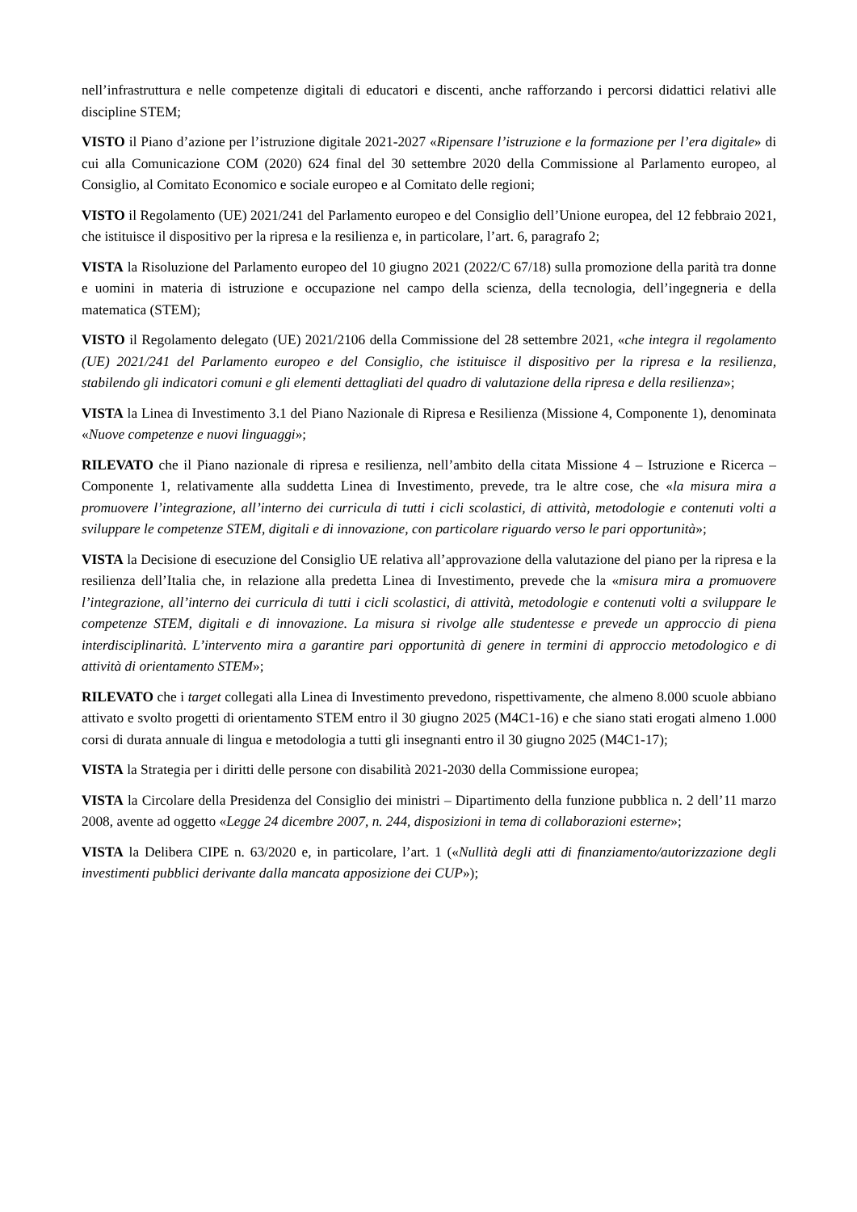nell’infrastruttura e nelle competenze digitali di educatori e discenti, anche rafforzando i percorsi didattici relativi alle discipline STEM;
VISTO il Piano d’azione per l’istruzione digitale 2021-2027 «Ripensare l’istruzione e la formazione per l’era digitale» di cui alla Comunicazione COM (2020) 624 final del 30 settembre 2020 della Commissione al Parlamento europeo, al Consiglio, al Comitato Economico e sociale europeo e al Comitato delle regioni;
VISTO il Regolamento (UE) 2021/241 del Parlamento europeo e del Consiglio dell’Unione europea, del 12 febbraio 2021, che istituisce il dispositivo per la ripresa e la resilienza e, in particolare, l’art. 6, paragrafo 2;
VISTA la Risoluzione del Parlamento europeo del 10 giugno 2021 (2022/C 67/18) sulla promozione della parità tra donne e uomini in materia di istruzione e occupazione nel campo della scienza, della tecnologia, dell’ingegneria e della matematica (STEM);
VISTO il Regolamento delegato (UE) 2021/2106 della Commissione del 28 settembre 2021, «che integra il regolamento (UE) 2021/241 del Parlamento europeo e del Consiglio, che istituisce il dispositivo per la ripresa e la resilienza, stabilendo gli indicatori comuni e gli elementi dettagliati del quadro di valutazione della ripresa e della resilienza»;
VISTA la Linea di Investimento 3.1 del Piano Nazionale di Ripresa e Resilienza (Missione 4, Componente 1), denominata «Nuove competenze e nuovi linguaggi»;
RILEVATO che il Piano nazionale di ripresa e resilienza, nell’ambito della citata Missione 4 – Istruzione e Ricerca – Componente 1, relativamente alla suddetta Linea di Investimento, prevede, tra le altre cose, che «la misura mira a promuovere l’integrazione, all’interno dei curricula di tutti i cicli scolastici, di attività, metodologie e contenuti volti a sviluppare le competenze STEM, digitali e di innovazione, con particolare riguardo verso le pari opportunità»;
VISTA la Decisione di esecuzione del Consiglio UE relativa all’approvazione della valutazione del piano per la ripresa e la resilienza dell’Italia che, in relazione alla predetta Linea di Investimento, prevede che la «misura mira a promuovere l’integrazione, all’interno dei curricula di tutti i cicli scolastici, di attività, metodologie e contenuti volti a sviluppare le competenze STEM, digitali e di innovazione. La misura si rivolge alle studentesse e prevede un approccio di piena interdisciplinarità. L’intervento mira a garantire pari opportunità di genere in termini di approccio metodologico e di attività di orientamento STEM»;
RILEVATO che i target collegati alla Linea di Investimento prevedono, rispettivamente, che almeno 8.000 scuole abbiano attivato e svolto progetti di orientamento STEM entro il 30 giugno 2025 (M4C1-16) e che siano stati erogati almeno 1.000 corsi di durata annuale di lingua e metodologia a tutti gli insegnanti entro il 30 giugno 2025 (M4C1-17);
VISTA la Strategia per i diritti delle persone con disabilità 2021-2030 della Commissione europea;
VISTA la Circolare della Presidenza del Consiglio dei ministri – Dipartimento della funzione pubblica n. 2 dell’11 marzo 2008, avente ad oggetto «Legge 24 dicembre 2007, n. 244, disposizioni in tema di collaborazioni esterne»;
VISTA la Delibera CIPE n. 63/2020 e, in particolare, l’art. 1 («Nullità degli atti di finanziamento/autorizzazione degli investimenti pubblici derivante dalla mancata apposizione dei CUP»);